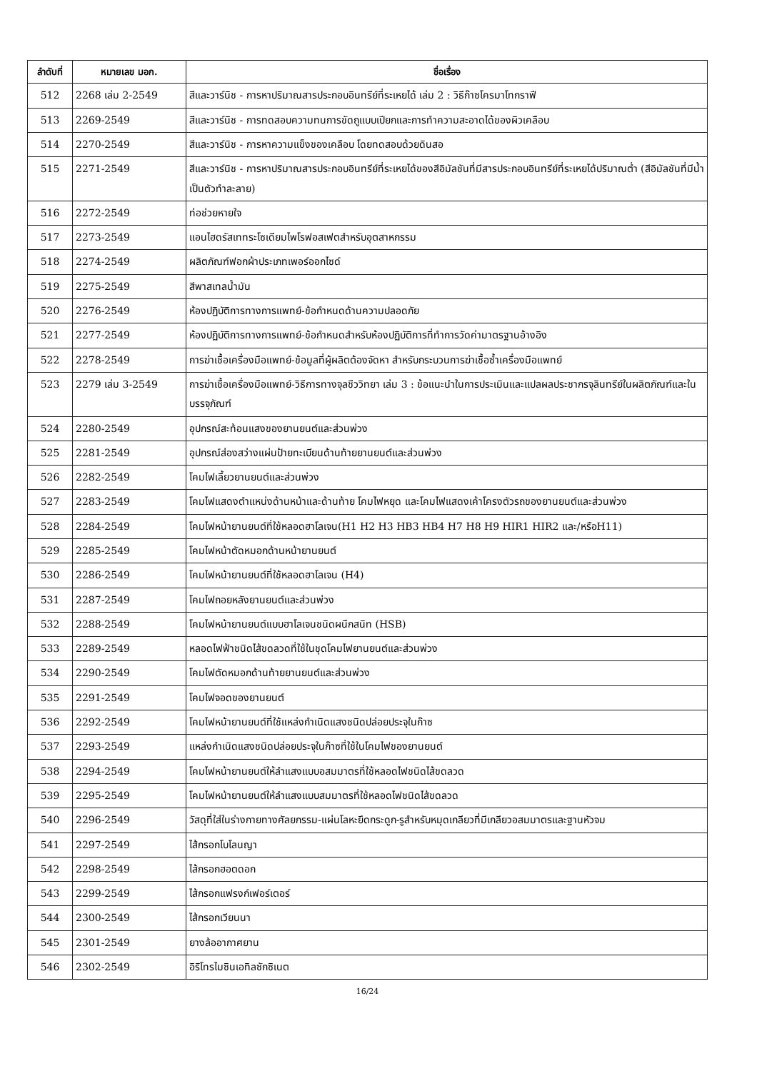| ลำดับที่ | หมายเลข มอก. | ชื่อเรื่อง |
| --- | --- | --- |
| 512 | 2268 เล่ม 2-2549 | สีและวาร์นิช - การหาปริมาณสารประกอบอินทรีย์ที่ระเหยได้ เล่ม 2 : วิธีก๊าซโครมาโทกราฟี |
| 513 | 2269-2549 | สีและวาร์นิช - การทดสอบความทนการขัดถูแบบเปียกและการทำความสะอาดได้ของผิวเคลือบ |
| 514 | 2270-2549 | สีและวาร์นิช - การหาความแข็งของเคลือบ โดยทดสอบด้วยดินสอ |
| 515 | 2271-2549 | สีและวาร์นิช - การหาปริมาณสารประกอบอินทรีย์ที่ระเหยได้ของสีอิมัลชันที่มีสารประกอบอินทรีย์ที่ระเหยได้ปริมาณต่ำ (สีอิมัลชันที่มีน้ำเป็นตัวทำละลาย) |
| 516 | 2272-2549 | ท่อช่วยหายใจ |
| 517 | 2273-2549 | แอนไฮดรัสเททระโซเดียมไพโรฟอสเฟตสำหรับอุตสาหกรรม |
| 518 | 2274-2549 | ผลิตภัณฑ์ฟอกผ้าประเภทเพอร์ออกไซด์ |
| 519 | 2275-2549 | สีพาสเทลน้ำมัน |
| 520 | 2276-2549 | ห้องปฏิบัติการทางการแพทย์-ข้อกำหนดด้านความปลอดภัย |
| 521 | 2277-2549 | ห้องปฏิบัติการทางการแพทย์-ข้อกำหนดสำหรับห้องปฏิบัติการที่ทำการวัดค่ามาตรฐานอ้างอิง |
| 522 | 2278-2549 | การฆ่าเชื้อเครื่องมือแพทย์-ข้อมูลที่ผู้ผลิตต้องจัดหา สำหรับกระบวนการฆ่าเชื้อซ้ำเครื่องมือแพทย์ |
| 523 | 2279 เล่ม 3-2549 | การฆ่าเชื้อเครื่องมือแพทย์-วิธีการทางจุลชีววิทยา เล่ม 3 : ข้อแนะนำในการประเมินและแปลผลประชากรจุลินทรีย์ในผลิตภัณฑ์และในบรรจุภัณฑ์ |
| 524 | 2280-2549 | อุปกรณ์สะท้อนแสงของยานยนต์และส่วนพ่วง |
| 525 | 2281-2549 | อุปกรณ์ส่องสว่างแผ่นป้ายทะเบียนด้านท้ายยานยนต์และส่วนพ่วง |
| 526 | 2282-2549 | โคมไฟเลี้ยวยานยนต์และส่วนพ่วง |
| 527 | 2283-2549 | โคมไฟแสดงตำแหน่งด้านหน้าและด้านท้าย โคมไฟหยุด และโคมไฟแสดงเค้าโครงตัวรถของยานยนต์และส่วนพ่วง |
| 528 | 2284-2549 | โคมไฟหน้ายานยนต์ที่ใช้หลอดฮาโลเจน(H1 H2 H3 HB3 HB4 H7 H8 H9 HIR1 HIR2 และ/หรือH11) |
| 529 | 2285-2549 | โคมไฟหน้าตัดหมอกด้านหน้ายานยนต์ |
| 530 | 2286-2549 | โคมไฟหน้ายานยนต์ที่ใช้หลอดฮาโลเจน (H4) |
| 531 | 2287-2549 | โคมไฟถอยหลังยานยนต์และส่วนพ่วง |
| 532 | 2288-2549 | โคมไฟหน้ายานยนต์แบบฮาโลเจนชนิดผนึกสนิท (HSB) |
| 533 | 2289-2549 | หลอดไฟฟ้าชนิดไส้ขดลวดที่ใช้ในชุดโคมไฟยานยนต์และส่วนพ่วง |
| 534 | 2290-2549 | โคมไฟตัดหมอกด้านท้ายยานยนต์และส่วนพ่วง |
| 535 | 2291-2549 | โคมไฟจอดของยานยนต์ |
| 536 | 2292-2549 | โคมไฟหน้ายานยนต์ที่ใช้แหล่งกำเนิดแสงชนิดปล่อยประจุในก๊าซ |
| 537 | 2293-2549 | แหล่งกำเนิดแสงชนิดปล่อยประจุในก๊าซที่ใช้ในโคมไฟของยานยนต์ |
| 538 | 2294-2549 | โคมไฟหน้ายานยนต์ให้ลำแสงแบบอสมมาตรที่ใช้หลอดไฟชนิดไส้ขดลวด |
| 539 | 2295-2549 | โคมไฟหน้ายานยนต์ให้ลำแสงแบบสมมาตรที่ใช้หลอดไฟชนิดไส้ขดลวด |
| 540 | 2296-2549 | วัสดุที่ใส่ในร่างกายทางศัลยกรรม-แผ่นโลหะยึดกระดูก-รูสำหรับหมุดเกลียวที่มีเกลียวอสมมาตรและฐานหัวจม |
| 541 | 2297-2549 | ไส้กรอกโบโลนญา |
| 542 | 2298-2549 | ไส้กรอกฮอตดอก |
| 543 | 2299-2549 | ไส้กรอกแฟรงก์เฟอร์เตอร์ |
| 544 | 2300-2549 | ไส้กรอกเวียนนา |
| 545 | 2301-2549 | ยางล้ออากาศยาน |
| 546 | 2302-2549 | อิริโทรไมซินเอทิลซักซิเนต |
16/24